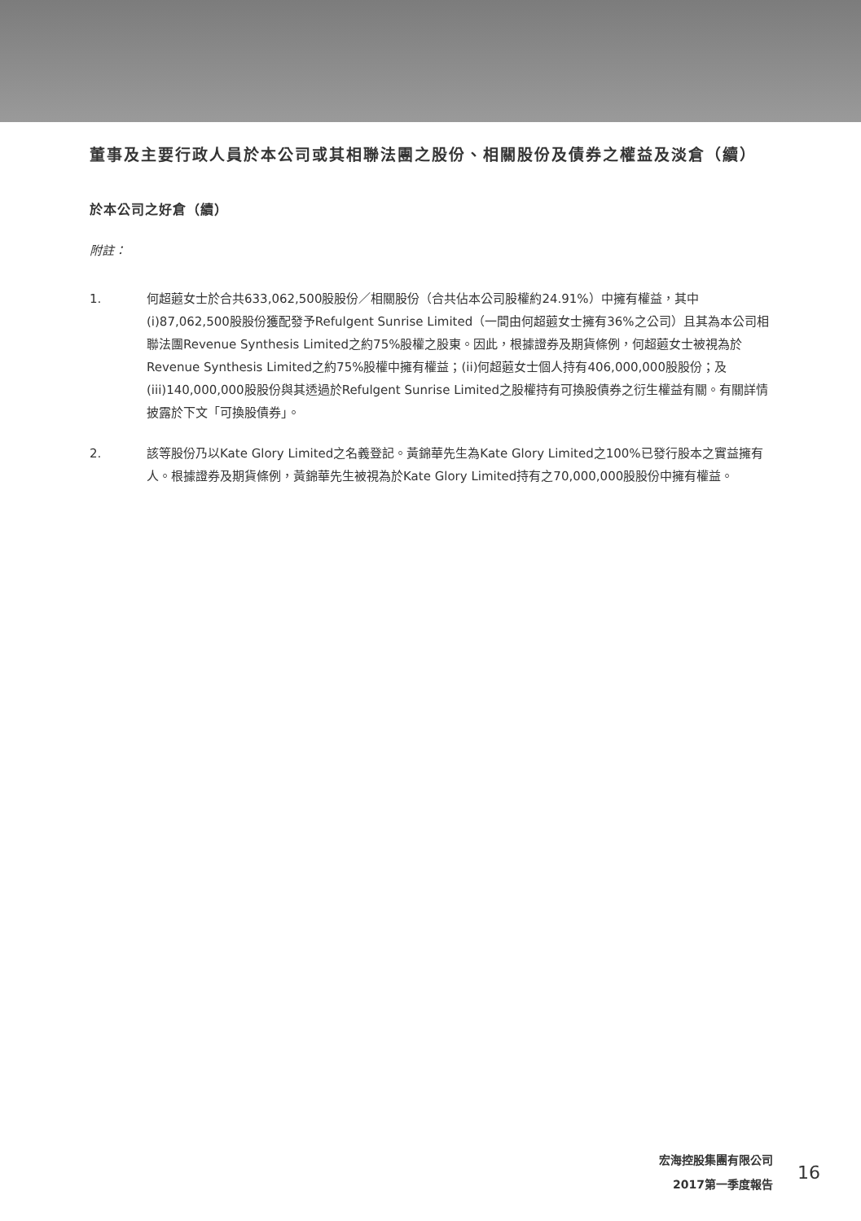董事及主要行政人員於本公司或其相聯法團之股份、相關股份及債券之權益及淡倉（續）
於本公司之好倉（續）
附註：
1. 何超蕸女士於合共633,062,500股股份／相關股份（合共佔本公司股權約24.91%）中擁有權益，其中(i)87,062,500股股份獲配發予Refulgent Sunrise Limited（一間由何超蕸女士擁有36%之公司）且其為本公司相聯法團Revenue Synthesis Limited之約75%股權之股東。因此，根據證券及期貨條例，何超蕸女士被視為於Revenue Synthesis Limited之約75%股權中擁有權益；(ii)何超蕸女士個人持有406,000,000股股份；及(iii)140,000,000股股份與其透過於Refulgent Sunrise Limited之股權持有可換股債券之衍生權益有關。有關詳情披露於下文「可換股債券」。
2. 該等股份乃以Kate Glory Limited之名義登記。黃錦華先生為Kate Glory Limited之100%已發行股本之實益擁有人。根據證券及期貨條例，黃錦華先生被視為於Kate Glory Limited持有之70,000,000股股份中擁有權益。
宏海控股集團有限公司
2017第一季度報告
16